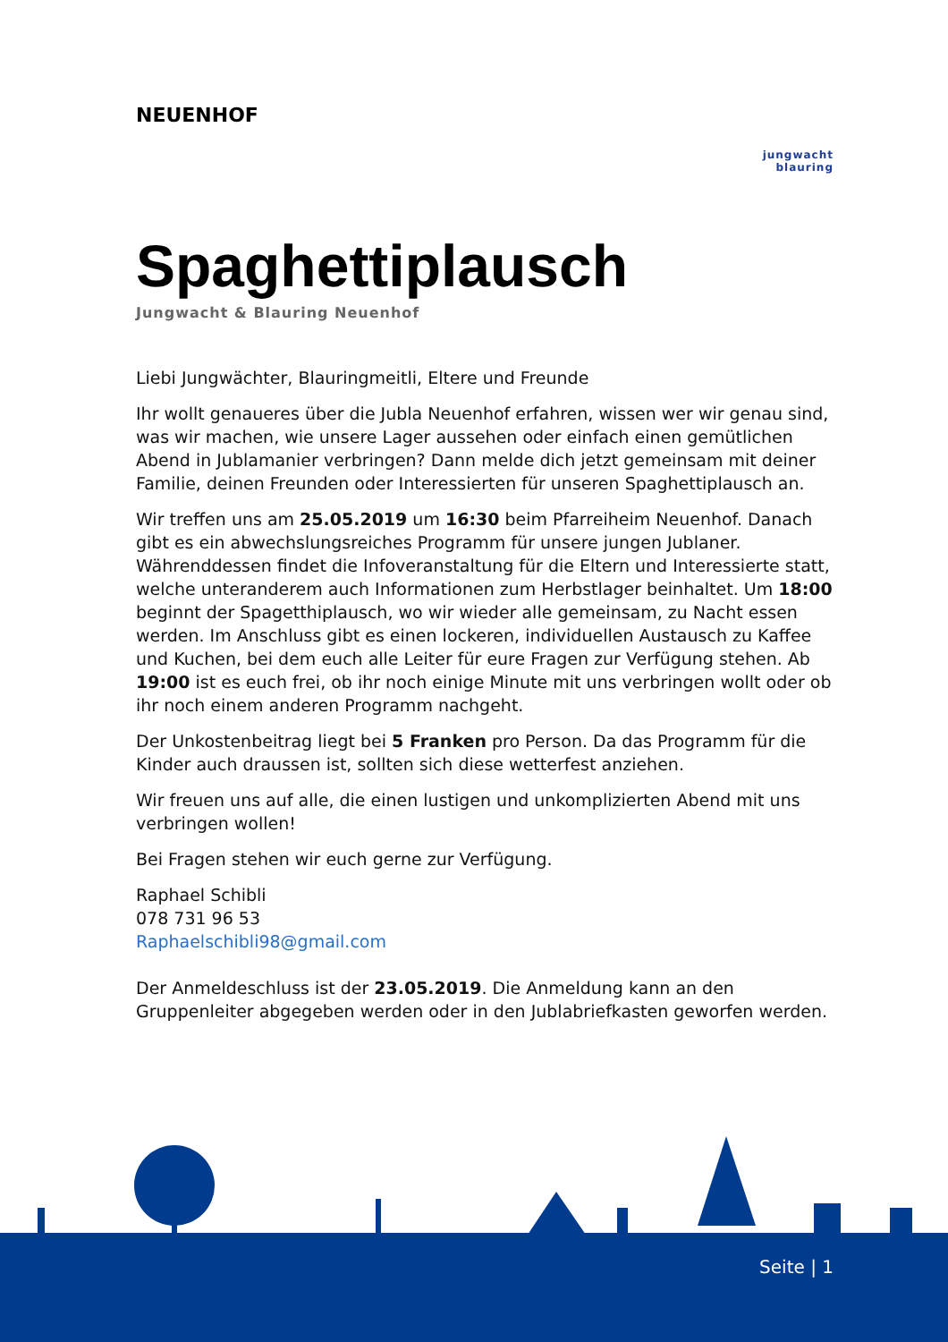NEUENHOF
jungwacht
blauring
Spaghettiplausch
Jungwacht & Blauring Neuenhof
Liebi Jungwächter, Blauringmeitli, Eltere und Freunde
Ihr wollt genaueres über die Jubla Neuenhof erfahren, wissen wer wir genau sind, was wir machen, wie unsere Lager aussehen oder einfach einen gemütlichen Abend in Jublamanier verbringen? Dann melde dich jetzt gemeinsam mit deiner Familie, deinen Freunden oder Interessierten für unseren Spaghettiplausch an.
Wir treffen uns am 25.05.2019 um 16:30 beim Pfarreiheim Neuenhof. Danach gibt es ein abwechslungsreiches Programm für unsere jungen Jublaner. Währenddessen findet die Infoveranstaltung für die Eltern und Interessierte statt, welche unteranderem auch Informationen zum Herbstlager beinhaltet. Um 18:00 beginnt der Spagetthiplausch, wo wir wieder alle gemeinsam, zu Nacht essen werden. Im Anschluss gibt es einen lockeren, individuellen Austausch zu Kaffee und Kuchen, bei dem euch alle Leiter für eure Fragen zur Verfügung stehen. Ab 19:00 ist es euch frei, ob ihr noch einige Minute mit uns verbringen wollt oder ob ihr noch einem anderen Programm nachgeht.
Der Unkostenbeitrag liegt bei 5 Franken pro Person. Da das Programm für die Kinder auch draussen ist, sollten sich diese wetterfest anziehen.
Wir freuen uns auf alle, die einen lustigen und unkomplizierten Abend mit uns verbringen wollen!
Bei Fragen stehen wir euch gerne zur Verfügung.
Raphael Schibli
078 731 96 53
Raphaelschibli98@gmail.com
Der Anmeldeschluss ist der 23.05.2019. Die Anmeldung kann an den Gruppenleiter abgegeben werden oder in den Jublabriefkasten geworfen werden.
Seite | 1